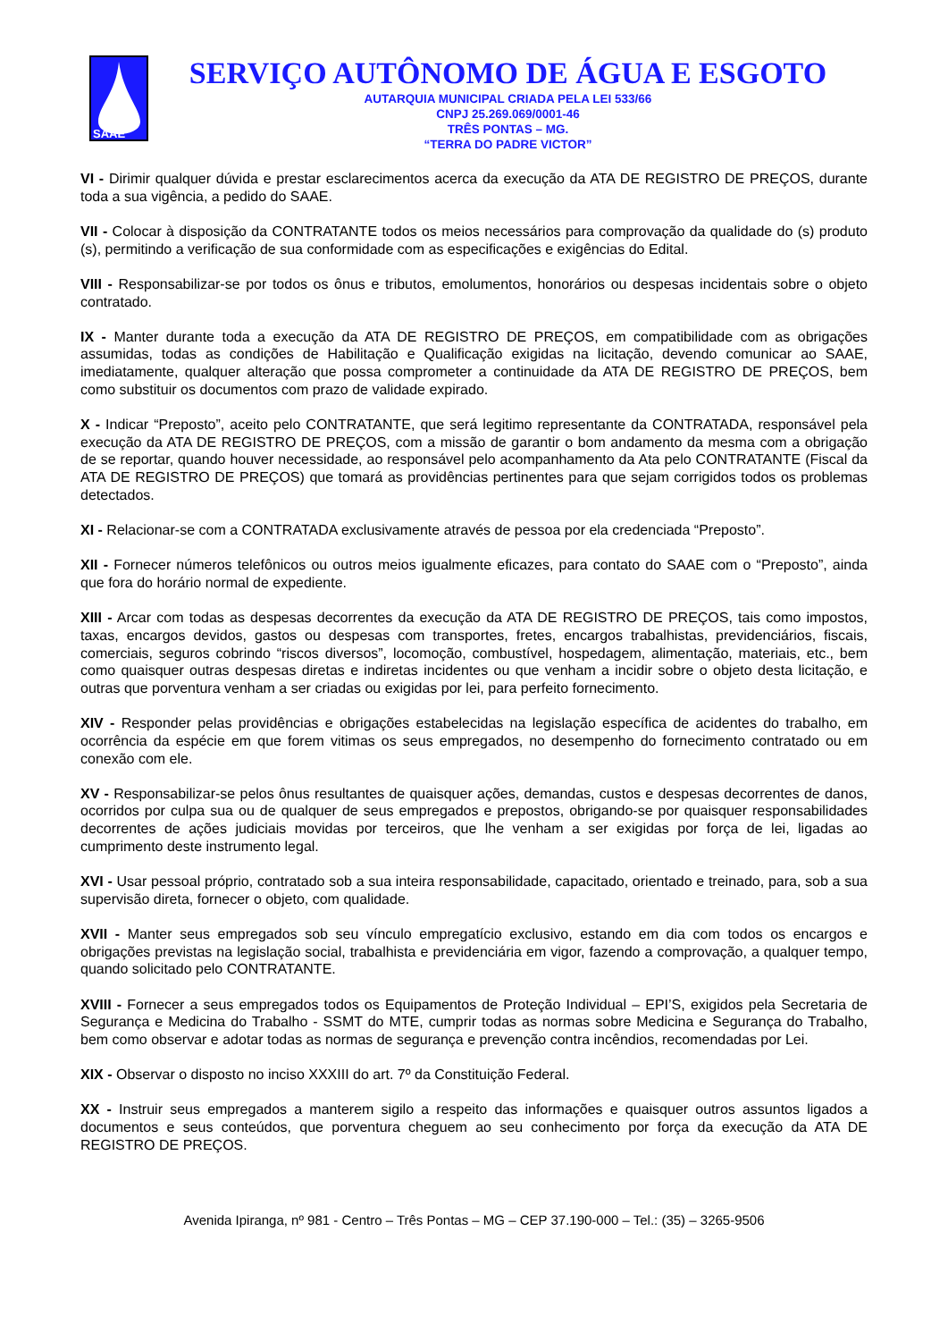SAAE
SERVIÇO AUTÔNOMO DE ÁGUA E ESGOTO
AUTARQUIA MUNICIPAL CRIADA PELA LEI 533/66
CNPJ 25.269.069/0001-46
TRÊS PONTAS – MG.
“TERRA DO PADRE VICTOR”
VI - Dirimir qualquer dúvida e prestar esclarecimentos acerca da execução da ATA DE REGISTRO DE PREÇOS, durante toda a sua vigência, a pedido do SAAE.
VII - Colocar à disposição da CONTRATANTE todos os meios necessários para comprovação da qualidade do (s) produto (s), permitindo a verificação de sua conformidade com as especificações e exigências do Edital.
VIII - Responsabilizar-se por todos os ônus e tributos, emolumentos, honorários ou despesas incidentais sobre o objeto contratado.
IX - Manter durante toda a execução da ATA DE REGISTRO DE PREÇOS, em compatibilidade com as obrigações assumidas, todas as condições de Habilitação e Qualificação exigidas na licitação, devendo comunicar ao SAAE, imediatamente, qualquer alteração que possa comprometer a continuidade da ATA DE REGISTRO DE PREÇOS, bem como substituir os documentos com prazo de validade expirado.
X - Indicar “Preposto”, aceito pelo CONTRATANTE, que será legitimo representante da CONTRATADA, responsável pela execução da ATA DE REGISTRO DE PREÇOS, com a missão de garantir o bom andamento da mesma com a obrigação de se reportar, quando houver necessidade, ao responsável pelo acompanhamento da Ata pelo CONTRATANTE (Fiscal da ATA DE REGISTRO DE PREÇOS) que tomará as providências pertinentes para que sejam corrigidos todos os problemas detectados.
XI - Relacionar-se com a CONTRATADA exclusivamente através de pessoa por ela credenciada “Preposto”.
XII - Fornecer números telefônicos ou outros meios igualmente eficazes, para contato do SAAE com o “Preposto”, ainda que fora do horário normal de expediente.
XIII - Arcar com todas as despesas decorrentes da execução da ATA DE REGISTRO DE PREÇOS, tais como impostos, taxas, encargos devidos, gastos ou despesas com transportes, fretes, encargos trabalhistas, previdenciários, fiscais, comerciais, seguros cobrindo “riscos diversos”, locomoção, combustível, hospedagem, alimentação, materiais, etc., bem como quaisquer outras despesas diretas e indiretas incidentes ou que venham a incidir sobre o objeto desta licitação, e outras que porventura venham a ser criadas ou exigidas por lei, para perfeito fornecimento.
XIV - Responder pelas providências e obrigações estabelecidas na legislação específica de acidentes do trabalho, em ocorrência da espécie em que forem vitimas os seus empregados, no desempenho do fornecimento contratado ou em conexão com ele.
XV - Responsabilizar-se pelos ônus resultantes de quaisquer ações, demandas, custos e despesas decorrentes de danos, ocorridos por culpa sua ou de qualquer de seus empregados e prepostos, obrigando-se por quaisquer responsabilidades decorrentes de ações judiciais movidas por terceiros, que lhe venham a ser exigidas por força de lei, ligadas ao cumprimento deste instrumento legal.
XVI - Usar pessoal próprio, contratado sob a sua inteira responsabilidade, capacitado, orientado e treinado, para, sob a sua supervisão direta, fornecer o objeto, com qualidade.
XVII - Manter seus empregados sob seu vínculo empregatício exclusivo, estando em dia com todos os encargos e obrigações previstas na legislação social, trabalhista e previdenciária em vigor, fazendo a comprovação, a qualquer tempo, quando solicitado pelo CONTRATANTE.
XVIII - Fornecer a seus empregados todos os Equipamentos de Proteção Individual – EPI’S, exigidos pela Secretaria de Segurança e Medicina do Trabalho - SSMT do MTE, cumprir todas as normas sobre Medicina e Segurança do Trabalho, bem como observar e adotar todas as normas de segurança e prevenção contra incêndios, recomendadas por Lei.
XIX - Observar o disposto no inciso XXXIII do art. 7º da Constituição Federal.
XX - Instruir seus empregados a manterem sigilo a respeito das informações e quaisquer outros assuntos ligados a documentos e seus conteúdos, que porventura cheguem ao seu conhecimento por força da execução da ATA DE REGISTRO DE PREÇOS.
Avenida Ipiranga, nº 981 - Centro – Três Pontas – MG – CEP 37.190-000 – Tel.: (35) – 3265-9506